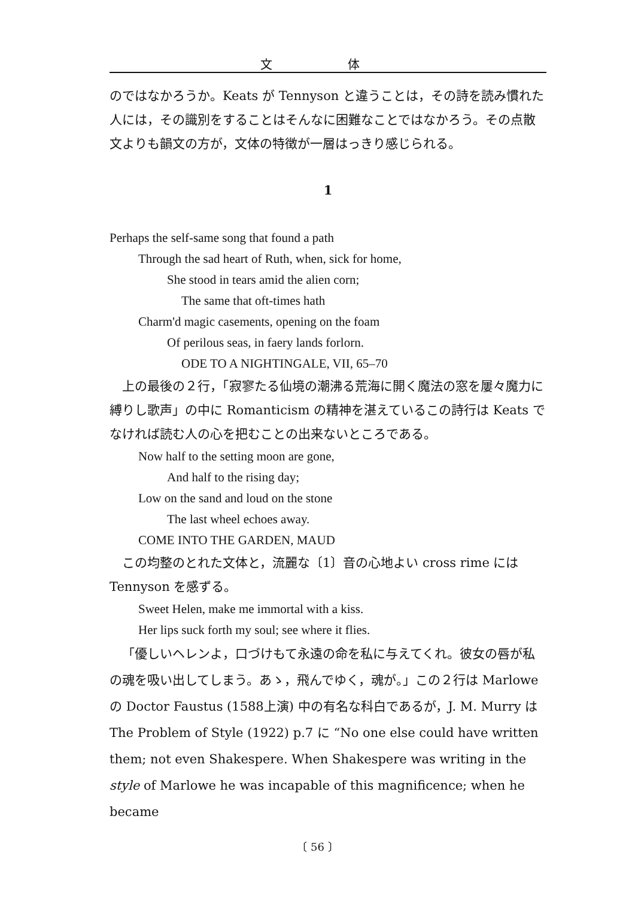文 体
のではなかろうか。Keats が Tennyson と違うことは，その詩を読み慣れた人には，その識別をすることはそんなに困難なことではなかろう。その点散文よりも韻文の方が，文体の特徴が一層はっきり感じられる。
1
Perhaps the self-same song that found a path
Through the sad heart of Ruth, when, sick for home,
She stood in tears amid the alien corn;
The same that oft-times hath
Charm'd magic casements, opening on the foam
Of perilous seas, in faery lands forlorn.
ODE TO A NIGHTINGALE, VII, 65–70
上の最後の２行，「寂寥たる仙境の潮沸る荒海に開く魔法の窓を屢々魔力に縛りし歌声」の中に Romanticism の精神を湛えているこの詩行は Keats でなければ読む人の心を把むことの出来ないところである。
Now half to the setting moon are gone,
And half to the rising day;
Low on the sand and loud on the stone
The last wheel echoes away.
COME INTO THE GARDEN, MAUD
この均整のとれた文体と，流麗な〔1〕音の心地よい cross rime には Tennyson を感ずる。
Sweet Helen, make me immortal with a kiss.
Her lips suck forth my soul; see where it flies.
「優しいヘレンよ，口づけもて永遠の命を私に与えてくれ。彼女の唇が私の魂を吸い出してしまう。あゝ，飛んでゆく，魂が。」この２行は Marlowe の Doctor Faustus (1588上演) 中の有名な科白であるが，J. M. Murry は The Problem of Style (1922) p.7 に “No one else could have written them; not even Shakespere. When Shakespere was writing in the style of Marlowe he was incapable of this magnificence; when he became
〔 56 〕